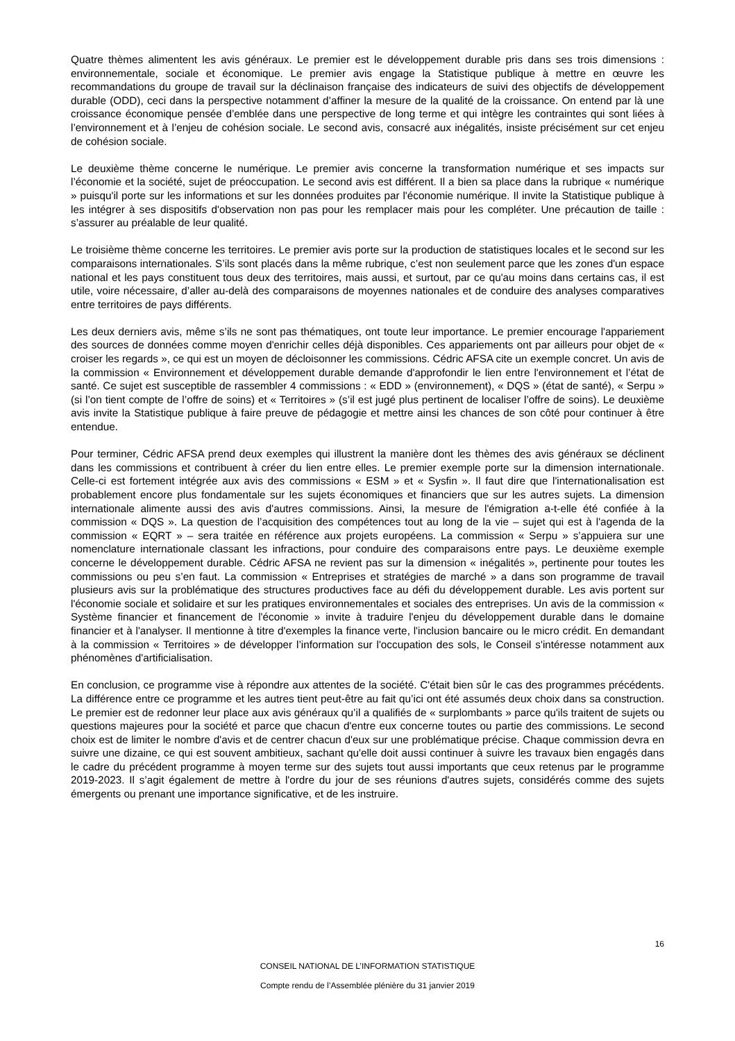Quatre thèmes alimentent les avis généraux. Le premier est le développement durable pris dans ses trois dimensions : environnementale, sociale et économique. Le premier avis engage la Statistique publique à mettre en œuvre les recommandations du groupe de travail sur la déclinaison française des indicateurs de suivi des objectifs de développement durable (ODD), ceci dans la perspective notamment d’affiner la mesure de la qualité de la croissance. On entend par là une croissance économique pensée d’emblée dans une perspective de long terme et qui intègre les contraintes qui sont liées à l’environnement et à l’enjeu de cohésion sociale. Le second avis, consacré aux inégalités, insiste précisément sur cet enjeu de cohésion sociale.
Le deuxième thème concerne le numérique. Le premier avis concerne la transformation numérique et ses impacts sur l’économie et la société, sujet de préoccupation. Le second avis est différent. Il a bien sa place dans la rubrique « numérique » puisqu'il porte sur les informations et sur les données produites par l'économie numérique. Il invite la Statistique publique à les intégrer à ses dispositifs d'observation non pas pour les remplacer mais pour les compléter. Une précaution de taille : s’assurer au préalable de leur qualité.
Le troisième thème concerne les territoires. Le premier avis porte sur la production de statistiques locales et le second sur les comparaisons internationales. S’ils sont placés dans la même rubrique, c’est non seulement parce que les zones d'un espace national et les pays constituent tous deux des territoires, mais aussi, et surtout, par ce qu'au moins dans certains cas, il est utile, voire nécessaire, d’aller au-delà des comparaisons de moyennes nationales et de conduire des analyses comparatives entre territoires de pays différents.
Les deux derniers avis, même s’ils ne sont pas thématiques, ont toute leur importance. Le premier encourage l'appariement des sources de données comme moyen d'enrichir celles déjà disponibles. Ces appariements ont par ailleurs pour objet de « croiser les regards », ce qui est un moyen de décloisonner les commissions. Cédric AFSA cite un exemple concret. Un avis de la commission « Environnement et développement durable demande d'approfondir le lien entre l'environnement et l’état de santé. Ce sujet est susceptible de rassembler 4 commissions : « EDD » (environnement), « DQS » (état de santé), « Serpu » (si l’on tient compte de l’offre de soins) et « Territoires » (s’il est jugé plus pertinent de localiser l’offre de soins). Le deuxième avis invite la Statistique publique à faire preuve de pédagogie et mettre ainsi les chances de son côté pour continuer à être entendue.
Pour terminer, Cédric AFSA prend deux exemples qui illustrent la manière dont les thèmes des avis généraux se déclinent dans les commissions et contribuent à créer du lien entre elles. Le premier exemple porte sur la dimension internationale. Celle-ci est fortement intégrée aux avis des commissions « ESM » et « Sysfin ». Il faut dire que l'internationalisation est probablement encore plus fondamentale sur les sujets économiques et financiers que sur les autres sujets. La dimension internationale alimente aussi des avis d'autres commissions. Ainsi, la mesure de l'émigration a-t-elle été confiée à la commission « DQS ». La question de l’acquisition des compétences tout au long de la vie – sujet qui est à l'agenda de la commission « EQRT » – sera traitée en référence aux projets européens. La commission « Serpu » s’appuiera sur une nomenclature internationale classant les infractions, pour conduire des comparaisons entre pays. Le deuxième exemple concerne le développement durable. Cédric AFSA ne revient pas sur la dimension « inégalités », pertinente pour toutes les commissions ou peu s’en faut. La commission « Entreprises et stratégies de marché » a dans son programme de travail plusieurs avis sur la problématique des structures productives face au défi du développement durable. Les avis portent sur l'économie sociale et solidaire et sur les pratiques environnementales et sociales des entreprises. Un avis de la commission « Système financier et financement de l'économie » invite à traduire l'enjeu du développement durable dans le domaine financier et à l'analyser. Il mentionne à titre d'exemples la finance verte, l'inclusion bancaire ou le micro crédit. En demandant à la commission « Territoires » de développer l’information sur l'occupation des sols, le Conseil s'intéresse notamment aux phénomènes d'artificialisation.
En conclusion, ce programme vise à répondre aux attentes de la société. C'était bien sûr le cas des programmes précédents. La différence entre ce programme et les autres tient peut-être au fait qu’ici ont été assumés deux choix dans sa construction. Le premier est de redonner leur place aux avis généraux qu’il a qualifiés de « surplombants » parce qu'ils traitent de sujets ou questions majeures pour la société et parce que chacun d'entre eux concerne toutes ou partie des commissions. Le second choix est de limiter le nombre d'avis et de centrer chacun d'eux sur une problématique précise. Chaque commission devra en suivre une dizaine, ce qui est souvent ambitieux, sachant qu'elle doit aussi continuer à suivre les travaux bien engagés dans le cadre du précédent programme à moyen terme sur des sujets tout aussi importants que ceux retenus par le programme 2019-2023. Il s’agit également de mettre à l'ordre du jour de ses réunions d'autres sujets, considérés comme des sujets émergents ou prenant une importance significative, et de les instruire.
16
CONSEIL NATIONAL DE L’INFORMATION STATISTIQUE
Compte rendu de l’Assemblée plénière du 31 janvier 2019